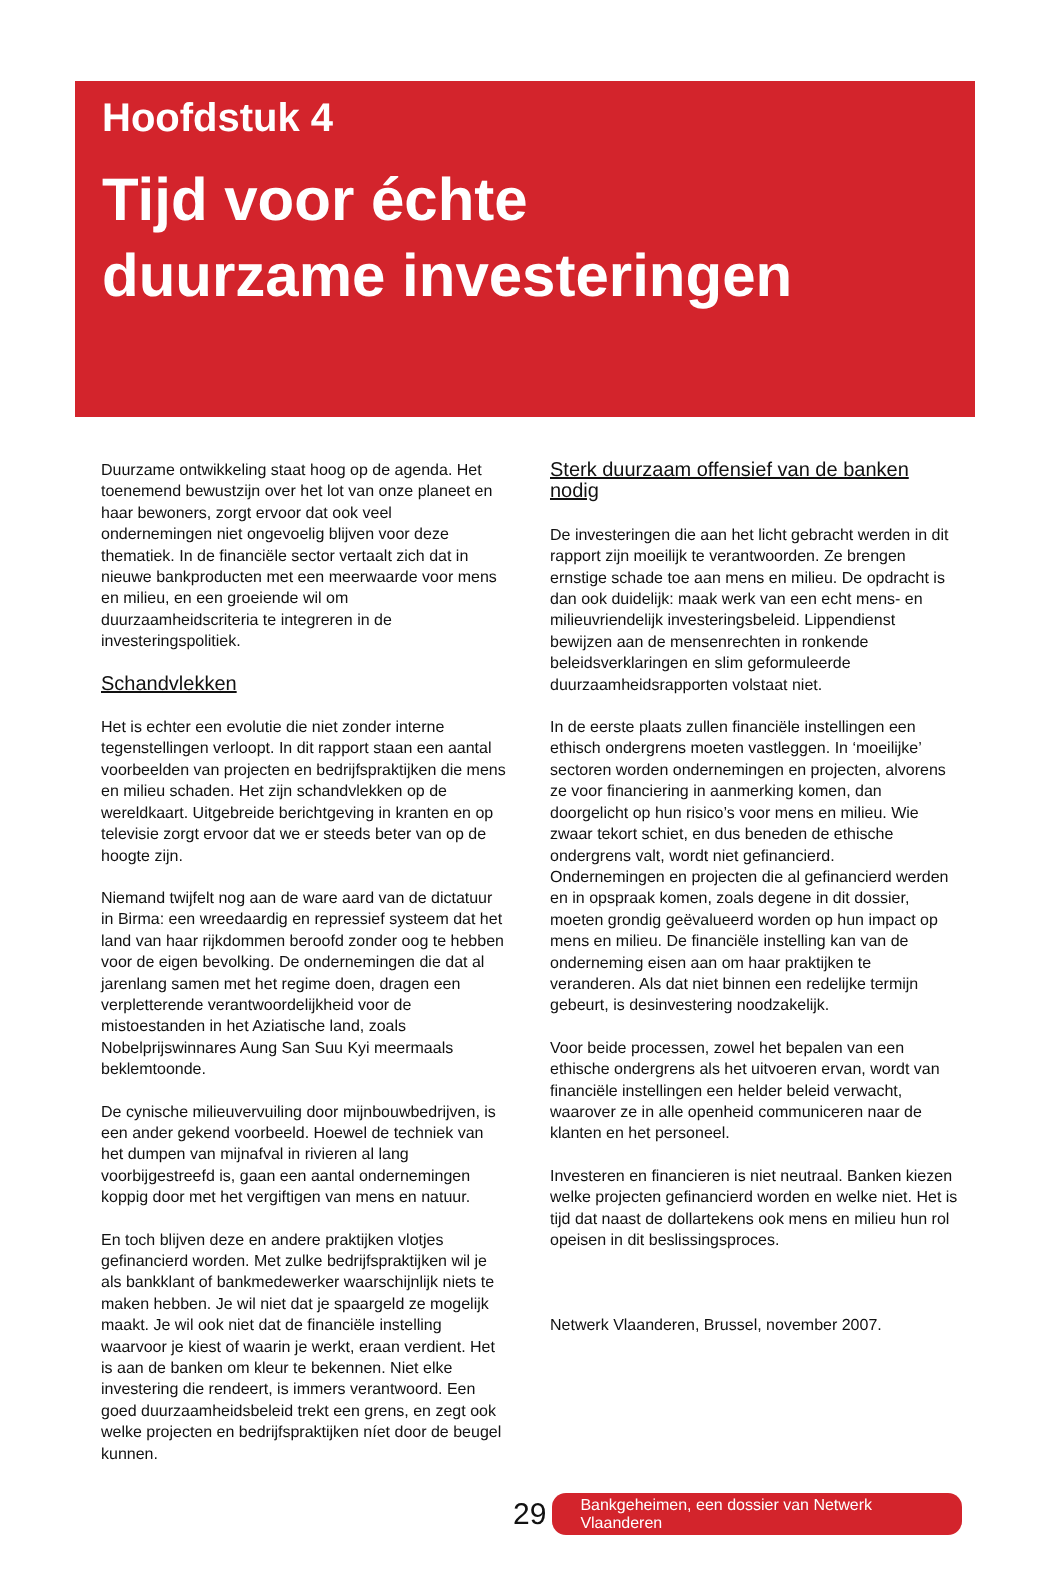Hoofdstuk 4
Tijd voor échte
duurzame investeringen
Duurzame ontwikkeling staat hoog op de agenda. Het toenemend bewustzijn over het lot van onze planeet en haar bewoners, zorgt ervoor dat ook veel ondernemingen niet ongevoelig blijven voor deze thematiek. In de financiële sector vertaalt zich dat in nieuwe bankproducten met een meerwaarde voor mens en milieu, en een groeiende wil om duurzaamheidscriteria te integreren in de investeringspolitiek.
Schandvlekken
Het is echter een evolutie die niet zonder interne tegenstellingen verloopt. In dit rapport staan een aantal voorbeelden van projecten en bedrijfspraktijken die mens en milieu schaden. Het zijn schandvlekken op de wereldkaart. Uitgebreide berichtgeving in kranten en op televisie zorgt ervoor dat we er steeds beter van op de hoogte zijn.
Niemand twijfelt nog aan de ware aard van de dictatuur in Birma: een wreedaardig en repressief systeem dat het land van haar rijkdommen beroofd zonder oog te hebben voor de eigen bevolking. De ondernemingen die dat al jarenlang samen met het regime doen, dragen een verpletterende verantwoordelijkheid voor de mistoestanden in het Aziatische land, zoals Nobelprijswinnares Aung San Suu Kyi meermaals beklemtoonde.
De cynische milieuvervuiling door mijnbouwbedrijven, is een ander gekend voorbeeld. Hoewel de techniek van het dumpen van mijnafval in rivieren al lang voorbijgestreefd is, gaan een aantal ondernemingen koppig door met het vergiftigen van mens en natuur.
En toch blijven deze en andere praktijken vlotjes gefinancierd worden. Met zulke bedrijfspraktijken wil je als bankklant of bankmedewerker waarschijnlijk niets te maken hebben. Je wil niet dat je spaargeld ze mogelijk maakt. Je wil ook niet dat de financiële instelling waarvoor je kiest of waarin je werkt, eraan verdient. Het is aan de banken om kleur te bekennen. Niet elke investering die rendeert, is immers verantwoord. Een goed duurzaamheidsbeleid trekt een grens, en zegt ook welke projecten en bedrijfspraktijken níet door de beugel kunnen.
Sterk duurzaam offensief van de banken nodig
De investeringen die aan het licht gebracht werden in dit rapport zijn moeilijk te verantwoorden. Ze brengen ernstige schade toe aan mens en milieu. De opdracht is dan ook duidelijk: maak werk van een echt mens- en milieuvriendelijk investeringsbeleid. Lippendienst bewijzen aan de mensenrechten in ronkende beleidsverklaringen en slim geformuleerde duurzaamheidsrapporten volstaat niet.
In de eerste plaats zullen financiële instellingen een ethisch ondergrens moeten vastleggen. In ‘moeilijke’ sectoren worden ondernemingen en projecten, alvorens ze voor financiering in aanmerking komen, dan doorgelicht op hun risico’s voor mens en milieu. Wie zwaar tekort schiet, en dus beneden de ethische ondergrens valt, wordt niet gefinancierd.
Ondernemingen en projecten die al gefinancierd werden en in opspraak komen, zoals degene in dit dossier, moeten grondig geëvalueerd worden op hun impact op mens en milieu. De financiële instelling kan van de onderneming eisen aan om haar praktijken te veranderen. Als dat niet binnen een redelijke termijn gebeurt, is desinvestering noodzakelijk.
Voor beide processen, zowel het bepalen van een ethische ondergrens als het uitvoeren ervan, wordt van financiële instellingen een helder beleid verwacht, waarover ze in alle openheid communiceren naar de klanten en het personeel.
Investeren en financieren is niet neutraal. Banken kiezen welke projecten gefinancierd worden en welke niet. Het is tijd dat naast de dollartekens ook mens en milieu hun rol opeisen in dit beslissingsproces.
Netwerk Vlaanderen, Brussel, november 2007.
29 Bankgeheimen, een dossier van Netwerk Vlaanderen